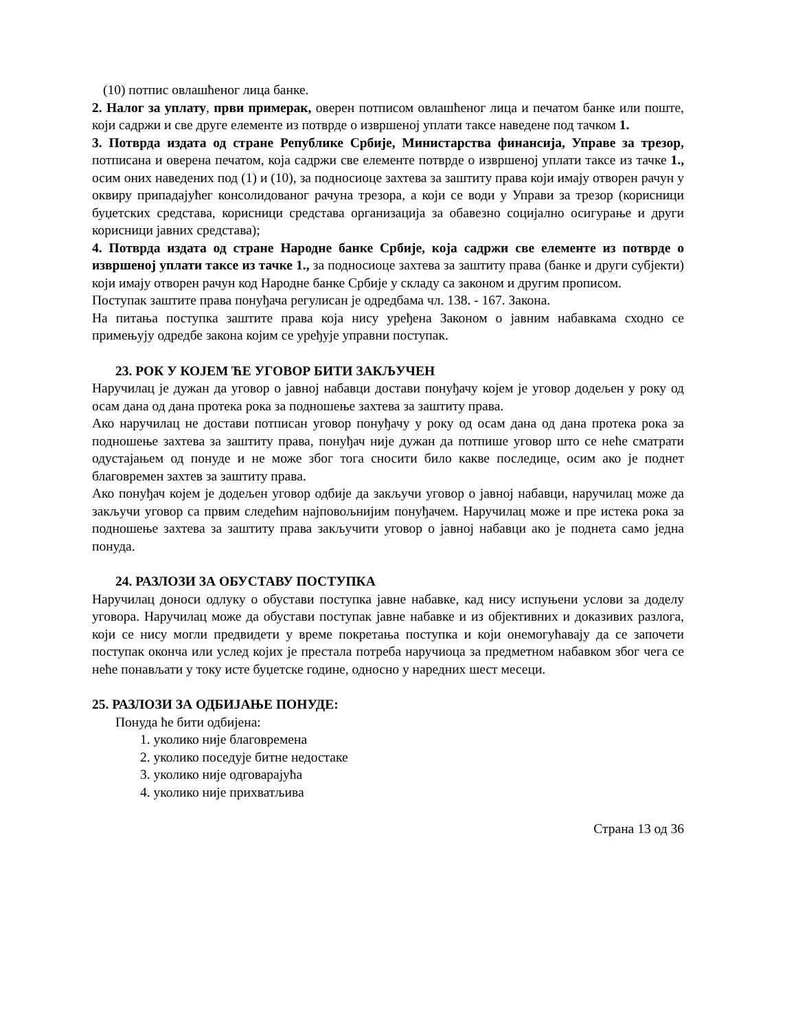(10) потпис овлашћеног лица банке.
2. Налог за уплату, први примерак, оверен потписом овлашћеног лица и печатом банке или поште, који садржи и све друге елементе из потврде о извршеној уплати таксе наведене под тачком 1.
3. Потврда издата од стране Републике Србије, Министарства финансија, Управе за трезор, потписана и оверена печатом, која садржи све елементе потврде о извршеној уплати таксе из тачке 1., осим оних наведених под (1) и (10), за подносиоце захтева за заштиту права који имају отворен рачун у оквиру припадајућег консолидованог рачуна трезора, а који се води у Управи за трезор (корисници буџетских средстава, корисници средстава организација за обавезно социјално осигурање и други корисници јавних средстава);
4. Потврда издата од стране Народне банке Србије, која садржи све елементе из потврде о извршеној уплати таксе из тачке 1., за подносиоце захтева за заштиту права (банке и други субјекти) који имају отворен рачун код Народне банке Србије у складу са законом и другим прописом.
Поступак заштите права понуђача регулисан је одредбама чл. 138. - 167. Закона.
На питања поступка заштите права која нису уређена Законом о јавним набавкама сходно се примењују одредбе закона којим се уређује управни поступак.
23. РОК У КОЈЕМ ЋЕ УГОВОР БИТИ ЗАКЉУЧЕН
Наручилац је дужан да уговор о јавној набавци достави понуђачу којем је уговор додељен у року од осам дана од дана протека рока за подношење захтева за заштиту права.
Ако наручилац не достави потписан уговор понуђачу у року од осам дана од дана протека рока за подношење захтева за заштиту права, понуђач није дужан да потпише уговор што се неће сматрати одустајањем од понуде и не може због тога сносити било какве последице, осим ако је поднет благовремен захтев за заштиту права.
Ако понуђач којем је додељен уговор одбије да закључи уговор о јавној набавци, наручилац може да закључи уговор са првим следећим најповољнијим понуђачем. Наручилац може и пре истека рока за подношење захтева за заштиту права закључити уговор о јавној набавци ако је поднета само једна понуда.
24. РАЗЛОЗИ ЗА ОБУСТАВУ ПОСТУПКА
Наручилац доноси одлуку о обустави поступка јавне набавке, кад нису испуњени услови за доделу уговора. Наручилац може да обустави поступак јавне набавке и из објективних и доказивих разлога, који се нису могли предвидети у време покретања поступка и који онемогућавају да се започети поступак оконча или услед којих је престала потреба наручиоца за предметном набавком због чега се неће понављати у току исте буџетске године, односно у наредних шест месеци.
25. РАЗЛОЗИ ЗА ОДБИЈАЊЕ ПОНУДЕ:
Понуда ће бити одбијена:
1. уколико није благовремена
2. уколико поседује битне недостаке
3. уколико није одговарајућа
4. уколико није прихватљива
Страна 13 од 36